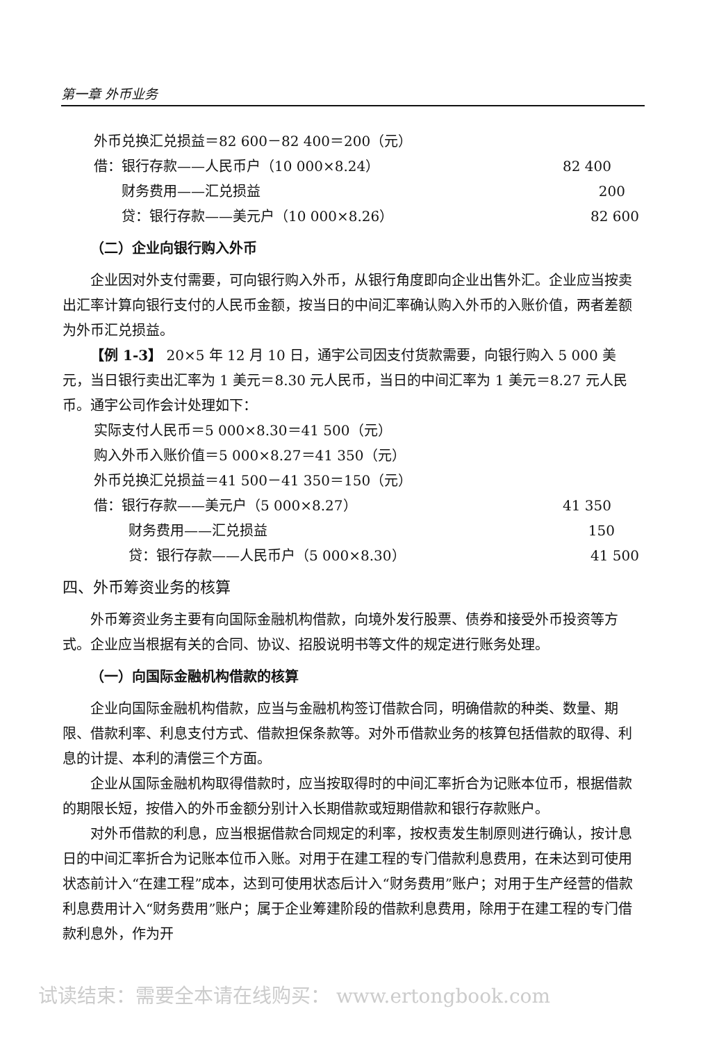第一章 外币业务
外币兑换汇兑损益＝82 600－82 400＝200（元）
借：银行存款——人民币户（10 000×8.24） 82 400
财务费用——汇兑损益 200
贷：银行存款——美元户（10 000×8.26） 82 600
（二）企业向银行购入外币
企业因对外支付需要，可向银行购入外币，从银行角度即向企业出售外汇。企业应当按卖出汇率计算向银行支付的人民币金额，按当日的中间汇率确认购入外币的入账价值，两者差额为外币汇兑损益。
【例 1-3】 20×5 年 12 月 10 日，通宇公司因支付货款需要，向银行购入 5 000 美元，当日银行卖出汇率为 1 美元＝8.30 元人民币，当日的中间汇率为 1 美元＝8.27 元人民币。通宇公司作会计处理如下：
实际支付人民币＝5 000×8.30＝41 500（元）
购入外币入账价值＝5 000×8.27＝41 350（元）
外币兑换汇兑损益＝41 500－41 350＝150（元）
借：银行存款——美元户（5 000×8.27） 41 350
财务费用——汇兑损益 150
贷：银行存款——人民币户（5 000×8.30） 41 500
四、外币筹资业务的核算
外币筹资业务主要有向国际金融机构借款，向境外发行股票、债券和接受外币投资等方式。企业应当根据有关的合同、协议、招股说明书等文件的规定进行账务处理。
（一）向国际金融机构借款的核算
企业向国际金融机构借款，应当与金融机构签订借款合同，明确借款的种类、数量、期限、借款利率、利息支付方式、借款担保条款等。对外币借款业务的核算包括借款的取得、利息的计提、本利的清偿三个方面。
企业从国际金融机构取得借款时，应当按取得时的中间汇率折合为记账本位币，根据借款的期限长短，按借入的外币金额分别计入长期借款或短期借款和银行存款账户。
对外币借款的利息，应当根据借款合同规定的利率，按权责发生制原则进行确认，按计息日的中间汇率折合为记账本位币入账。对用于在建工程的专门借款利息费用，在未达到可使用状态前计入“在建工程”成本，达到可使用状态后计入“财务费用”账户；对用于生产经营的借款利息费用计入“财务费用”账户；属于企业筹建阶段的借款利息费用，除用于在建工程的专门借款利息外，作为开
试读结束：需要全本请在线购买： www.ertongbook.com